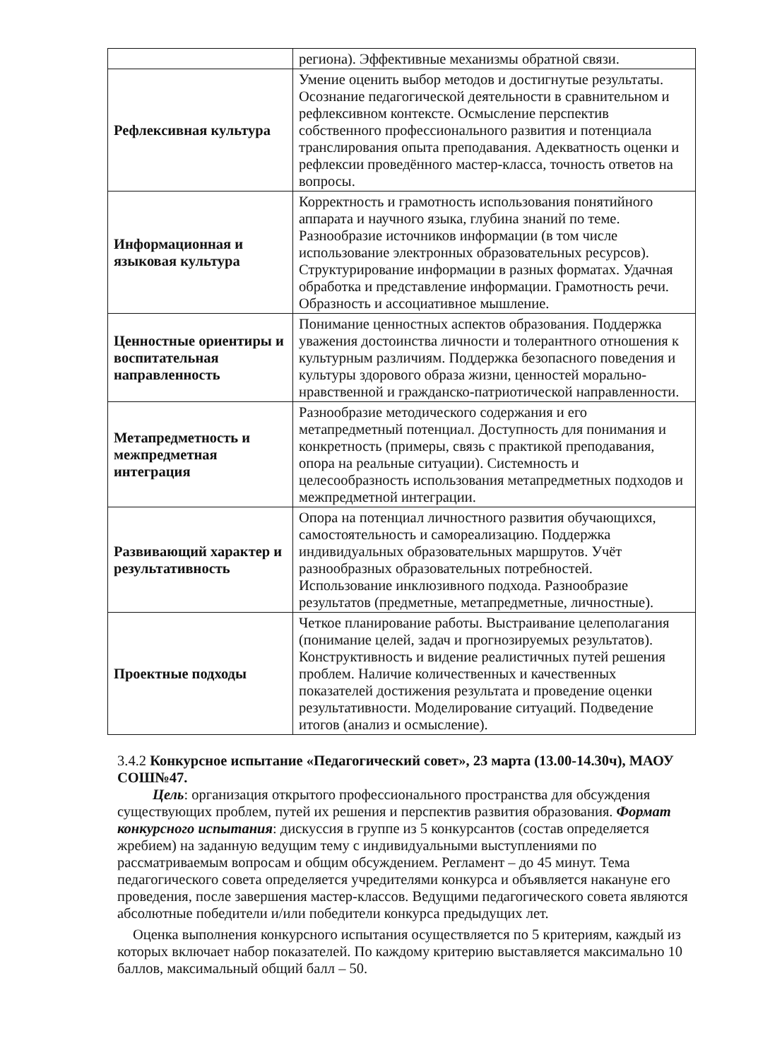| | региона). Эффективные механизмы обратной связи. |
| Рефлексивная культура | Умение оценить выбор методов и достигнутые результаты. Осознание педагогической деятельности в сравнительном и рефлексивном контексте. Осмысление перспектив собственного профессионального развития и потенциала транслирования опыта преподавания. Адекватность оценки и рефлексии проведённого мастер-класса, точность ответов на вопросы. |
| Информационная и языковая культура | Корректность и грамотность использования понятийного аппарата и научного языка, глубина знаний по теме. Разнообразие источников информации (в том числе использование электронных образовательных ресурсов). Структурирование информации в разных форматах. Удачная обработка и представление информации. Грамотность речи. Образность и ассоциативное мышление. |
| Ценностные ориентиры и воспитательная направленность | Понимание ценностных аспектов образования. Поддержка уважения достоинства личности и толерантного отношения к культурным различиям. Поддержка безопасного поведения и культуры здорового образа жизни, ценностей морально-нравственной и гражданско-патриотической направленности. |
| Метапредметность и межпредметная интеграция | Разнообразие методического содержания и его метапредметный потенциал. Доступность для понимания и конкретность (примеры, связь с практикой преподавания, опора на реальные ситуации). Системность и целесообразность использования метапредметных подходов и межпредметной интеграции. |
| Развивающий характер и результативность | Опора на потенциал личностного развития обучающихся, самостоятельность и самореализацию. Поддержка индивидуальных образовательных маршрутов. Учёт разнообразных образовательных потребностей. Использование инклюзивного подхода. Разнообразие результатов (предметные, метапредметные, личностные). |
| Проектные подходы | Четкое планирование работы. Выстраивание целеполагания (понимание целей, задач и прогнозируемых результатов). Конструктивность и видение реалистичных путей решения проблем. Наличие количественных и качественных показателей достижения результата и проведение оценки результативности. Моделирование ситуаций. Подведение итогов (анализ и осмысление). |
3.4.2 Конкурсное испытание «Педагогический совет», 23 марта (13.00-14.30ч), МАОУ СОШ№47.
Цель: организация открытого профессионального пространства для обсуждения существующих проблем, путей их решения и перспектив развития образования. Формат конкурсного испытания: дискуссия в группе из 5 конкурсантов (состав определяется жребием) на заданную ведущим тему с индивидуальными выступлениями по рассматриваемым вопросам и общим обсуждением. Регламент – до 45 минут. Тема педагогического совета определяется учредителями конкурса и объявляется накануне его проведения, после завершения мастер-классов. Ведущими педагогического совета являются абсолютные победители и/или победители конкурса предыдущих лет.
Оценка выполнения конкурсного испытания осуществляется по 5 критериям, каждый из которых включает набор показателей. По каждому критерию выставляется максимально 10 баллов, максимальный общий балл – 50.